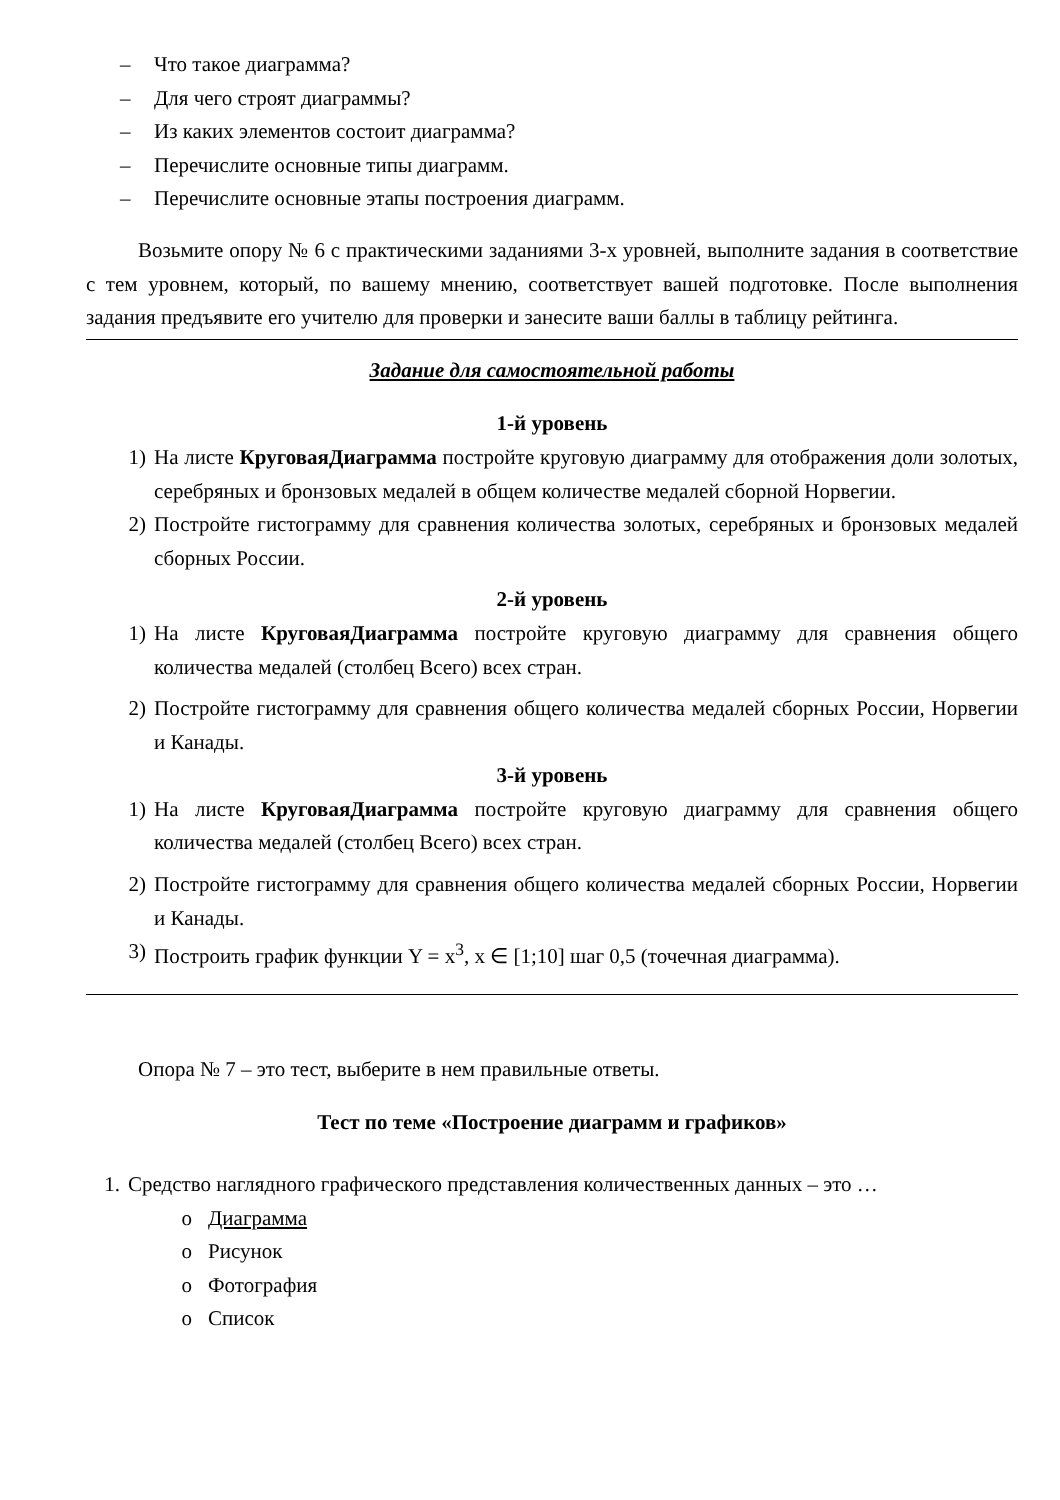– Что такое диаграмма?
– Для чего строят диаграммы?
– Из каких элементов состоит диаграмма?
– Перечислите основные типы диаграмм.
– Перечислите основные этапы построения диаграмм.
Возьмите опору № 6 с практическими заданиями 3-х уровней, выполните задания в соответствие с тем уровнем, который, по вашему мнению, соответствует вашей подготовке. После выполнения задания предъявите его учителю для проверки и занесите ваши баллы в таблицу рейтинга.
Задание для самостоятельной работы
1-й уровень
1) На листе КруговаяДиаграмма постройте круговую диаграмму для отображения доли золотых, серебряных и бронзовых медалей в общем количестве медалей сборной Норвегии.
2) Постройте гистограмму для сравнения количества золотых, серебряных и бронзовых медалей сборных России.
2-й уровень
1) На листе КруговаяДиаграмма постройте круговую диаграмму для сравнения общего количества медалей (столбец Всего) всех стран.
2) Постройте гистограмму для сравнения общего количества медалей сборных России, Норвегии и Канады.
3-й уровень
1) На листе КруговаяДиаграмма постройте круговую диаграмму для сравнения общего количества медалей (столбец Всего) всех стран.
2) Постройте гистограмму для сравнения общего количества медалей сборных России, Норвегии и Канады.
3) Построить график функции Y = x<sup>3</sup>, x ∈ [1;10] шаг 0,5 (точечная диаграмма).
Опора № 7 – это тест, выберите в нем правильные ответы.
Тест по теме «Построение диаграмм и графиков»
1. Средство наглядного графического представления количественных данных – это …
o Диаграмма
o Рисунок
o Фотография
o Список